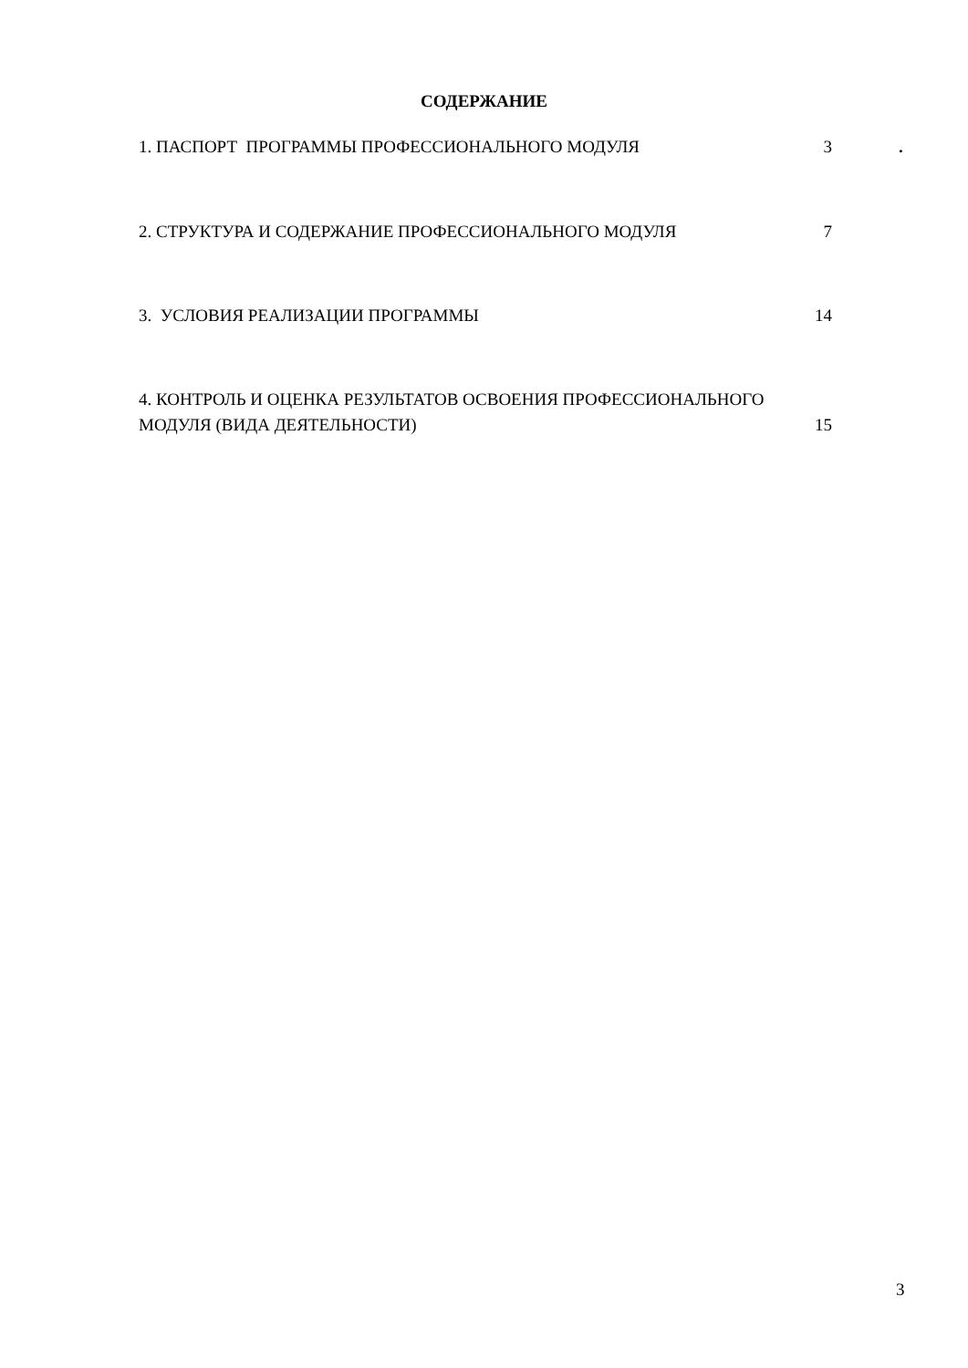СОДЕРЖАНИЕ
1. ПАСПОРТ ПРОГРАММЫ ПРОФЕССИОНАЛЬНОГО МОДУЛЯ 3 .
2. СТРУКТУРА И СОДЕРЖАНИЕ ПРОФЕССИОНАЛЬНОГО МОДУЛЯ 7
3. УСЛОВИЯ РЕАЛИЗАЦИИ ПРОГРАММЫ 14
4. КОНТРОЛЬ И ОЦЕНКА РЕЗУЛЬТАТОВ ОСВОЕНИЯ ПРОФЕССИОНАЛЬНОГО
МОДУЛЯ (ВИДА ДЕЯТЕЛЬНОСТИ) 15
3